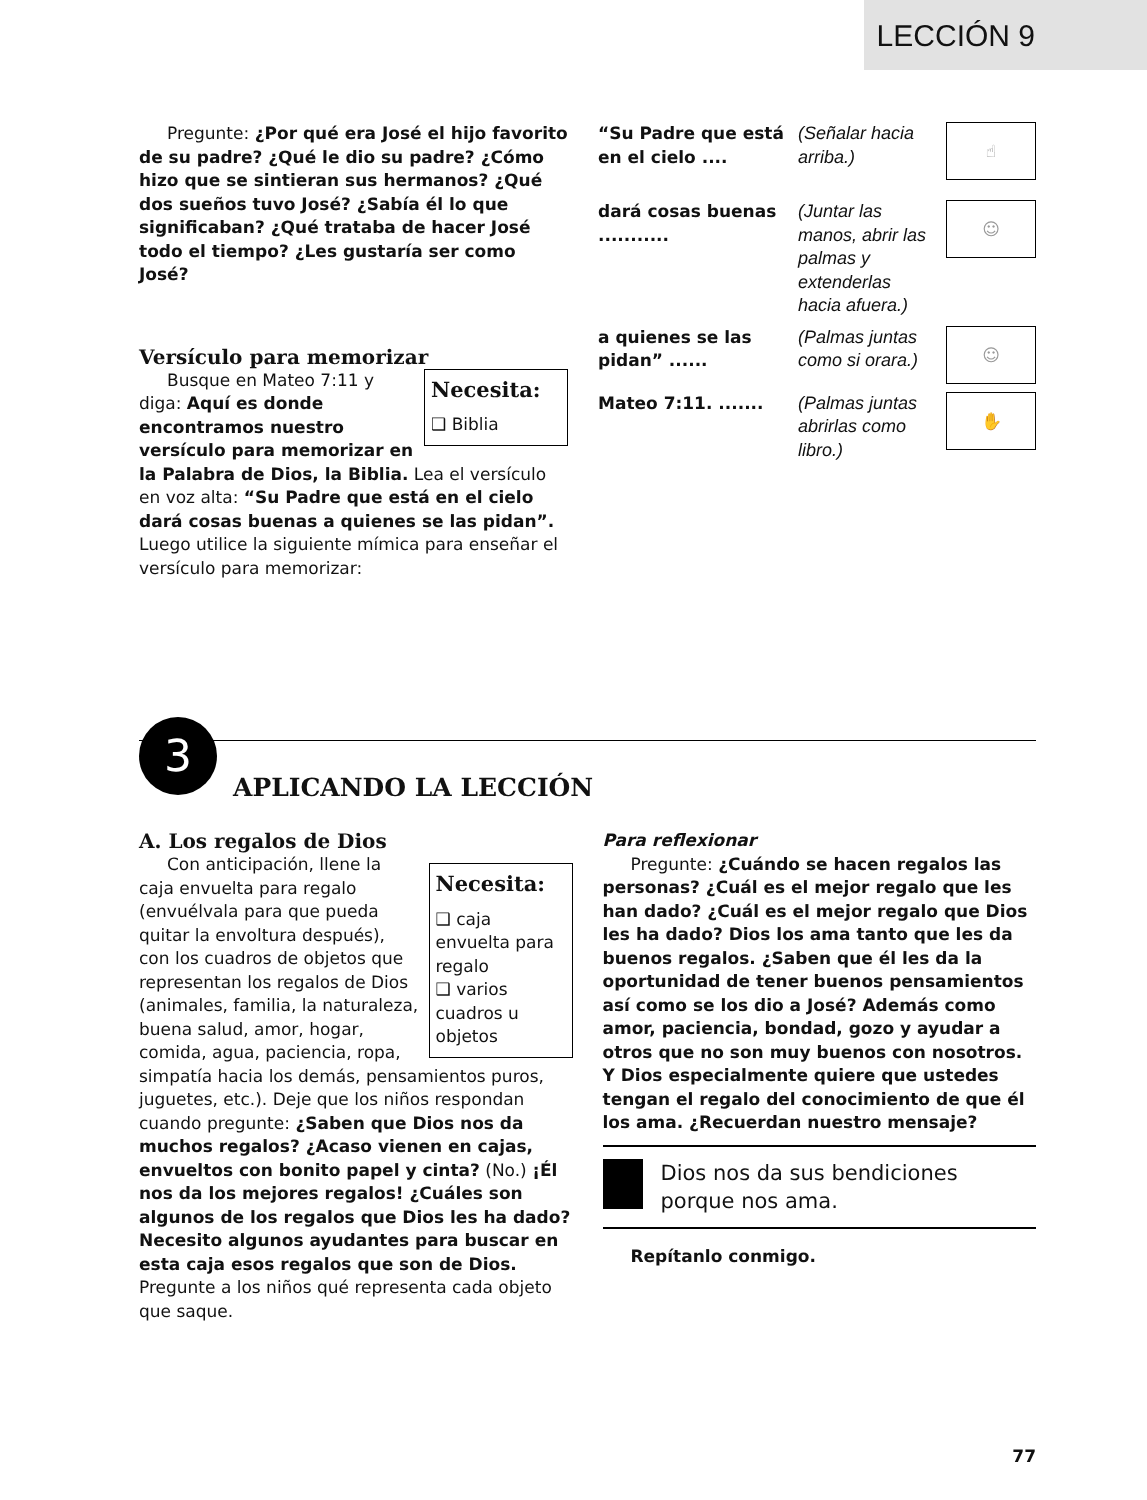LECCIÓN 9
Pregunte: ¿Por qué era José el hijo favorito de su padre? ¿Qué le dio su padre? ¿Cómo hizo que se sintieran sus hermanos? ¿Qué dos sueños tuvo José? ¿Sabía él lo que significaban? ¿Qué trataba de hacer José todo el tiempo? ¿Les gustaría ser como José?
Versículo para memorizar
Necesita:
❑ Biblia
Busque en Mateo 7:11 y diga: Aquí es donde encontramos nuestro versículo para memorizar en la Palabra de Dios, la Biblia. Lea el versículo en voz alta: “Su Padre que está en el cielo dará cosas buenas a quienes se las pidan”. Luego utilice la siguiente mímica para enseñar el versículo para memorizar:
“Su Padre que está en el cielo ....
(Señalar hacia arriba.)
☝
dará cosas buenas ...........
(Juntar las manos, abrir las palmas y extenderlas hacia afuera.)
☺
a quienes se las pidan” ......
(Palmas juntas como si orara.)
☺
Mateo 7:11. ....... (Palmas juntas abrirlas como libro.)
✋
3
APLICANDO LA LECCIÓN
A. Los regalos de Dios
Necesita:
❑ caja envuelta para regalo
❑ varios cuadros u objetos
Con anticipación, llene la caja envuelta para regalo (envuélvala para que pueda quitar la envoltura después), con los cuadros de objetos que representan los regalos de Dios (animales, familia, la naturaleza, buena salud, amor, hogar, comida, agua, paciencia, ropa, simpatía hacia los demás, pensamientos puros, juguetes, etc.). Deje que los niños respondan cuando pregunte: ¿Saben que Dios nos da muchos regalos? ¿Acaso vienen en cajas, envueltos con bonito papel y cinta? (No.) ¡Él nos da los mejores regalos! ¿Cuáles son algunos de los regalos que Dios les ha dado? Necesito algunos ayudantes para buscar en esta caja esos regalos que son de Dios. Pregunte a los niños qué representa cada objeto que saque.
Para reflexionar
Pregunte: ¿Cuándo se hacen regalos las personas? ¿Cuál es el mejor regalo que les han dado? ¿Cuál es el mejor regalo que Dios les ha dado? Dios los ama tanto que les da buenos regalos. ¿Saben que él les da la oportunidad de tener buenos pensamientos así como se los dio a José? Además como amor, paciencia, bondad, gozo y ayudar a otros que no son muy buenos con nosotros. Y Dios especialmente quiere que ustedes tengan el regalo del conocimiento de que él los ama. ¿Recuerdan nuestro mensaje?
Dios nos da sus bendiciones porque nos ama.
Repítanlo conmigo.
77